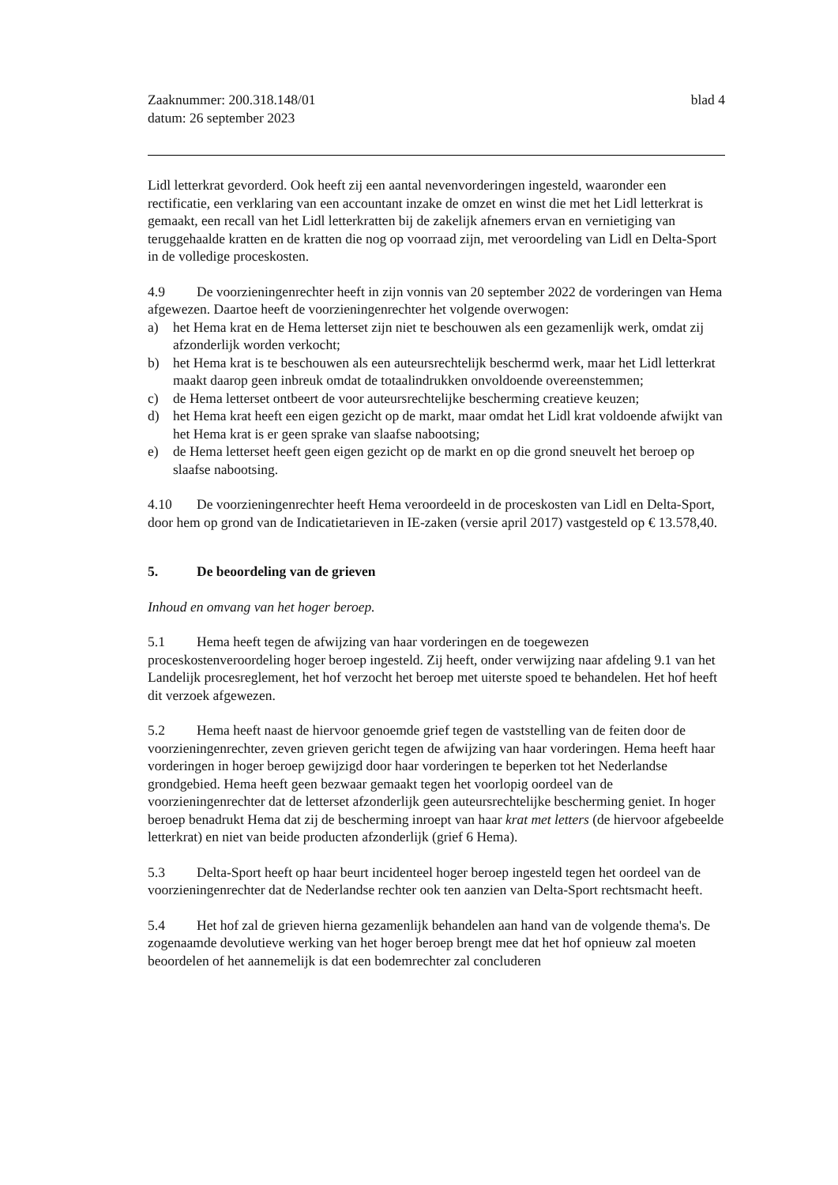Zaaknummer: 200.318.148/01
datum: 26 september 2023
blad 4
Lidl letterkrat gevorderd. Ook heeft zij een aantal nevenvorderingen ingesteld, waaronder een rectificatie, een verklaring van een accountant inzake de omzet en winst die met het Lidl letterkrat is gemaakt, een recall van het Lidl letterkratten bij de zakelijk afnemers ervan en vernietiging van teruggehaalde kratten en de kratten die nog op voorraad zijn, met veroordeling van Lidl en Delta-Sport in de volledige proceskosten.
4.9 De voorzieningenrechter heeft in zijn vonnis van 20 september 2022 de vorderingen van Hema afgewezen. Daartoe heeft de voorzieningenrechter het volgende overwogen:
a) het Hema krat en de Hema letterset zijn niet te beschouwen als een gezamenlijk werk, omdat zij afzonderlijk worden verkocht;
b) het Hema krat is te beschouwen als een auteursrechtelijk beschermd werk, maar het Lidl letterkrat maakt daarop geen inbreuk omdat de totaalindrukken onvoldoende overeenstemmen;
c) de Hema letterset ontbeert de voor auteursrechtelijke bescherming creatieve keuzen;
d) het Hema krat heeft een eigen gezicht op de markt, maar omdat het Lidl krat voldoende afwijkt van het Hema krat is er geen sprake van slaafse nabootsing;
e) de Hema letterset heeft geen eigen gezicht op de markt en op die grond sneuvelt het beroep op slaafse nabootsing.
4.10 De voorzieningenrechter heeft Hema veroordeeld in de proceskosten van Lidl en Delta-Sport, door hem op grond van de Indicatietarieven in IE-zaken (versie april 2017) vastgesteld op € 13.578,40.
5. De beoordeling van de grieven
Inhoud en omvang van het hoger beroep.
5.1 Hema heeft tegen de afwijzing van haar vorderingen en de toegewezen proceskostenveroordeling hoger beroep ingesteld. Zij heeft, onder verwijzing naar afdeling 9.1 van het Landelijk procesreglement, het hof verzocht het beroep met uiterste spoed te behandelen. Het hof heeft dit verzoek afgewezen.
5.2 Hema heeft naast de hiervoor genoemde grief tegen de vaststelling van de feiten door de voorzieningenrechter, zeven grieven gericht tegen de afwijzing van haar vorderingen. Hema heeft haar vorderingen in hoger beroep gewijzigd door haar vorderingen te beperken tot het Nederlandse grondgebied. Hema heeft geen bezwaar gemaakt tegen het voorlopig oordeel van de voorzieningenrechter dat de letterset afzonderlijk geen auteursrechtelijke bescherming geniet. In hoger beroep benadrukt Hema dat zij de bescherming inroept van haar krat met letters (de hiervoor afgebeelde letterkrat) en niet van beide producten afzonderlijk (grief 6 Hema).
5.3 Delta-Sport heeft op haar beurt incidenteel hoger beroep ingesteld tegen het oordeel van de voorzieningenrechter dat de Nederlandse rechter ook ten aanzien van Delta-Sport rechtsmacht heeft.
5.4 Het hof zal de grieven hierna gezamenlijk behandelen aan hand van de volgende thema's. De zogenaamde devolutieve werking van het hoger beroep brengt mee dat het hof opnieuw zal moeten beoordelen of het aannemelijk is dat een bodemrechter zal concluderen